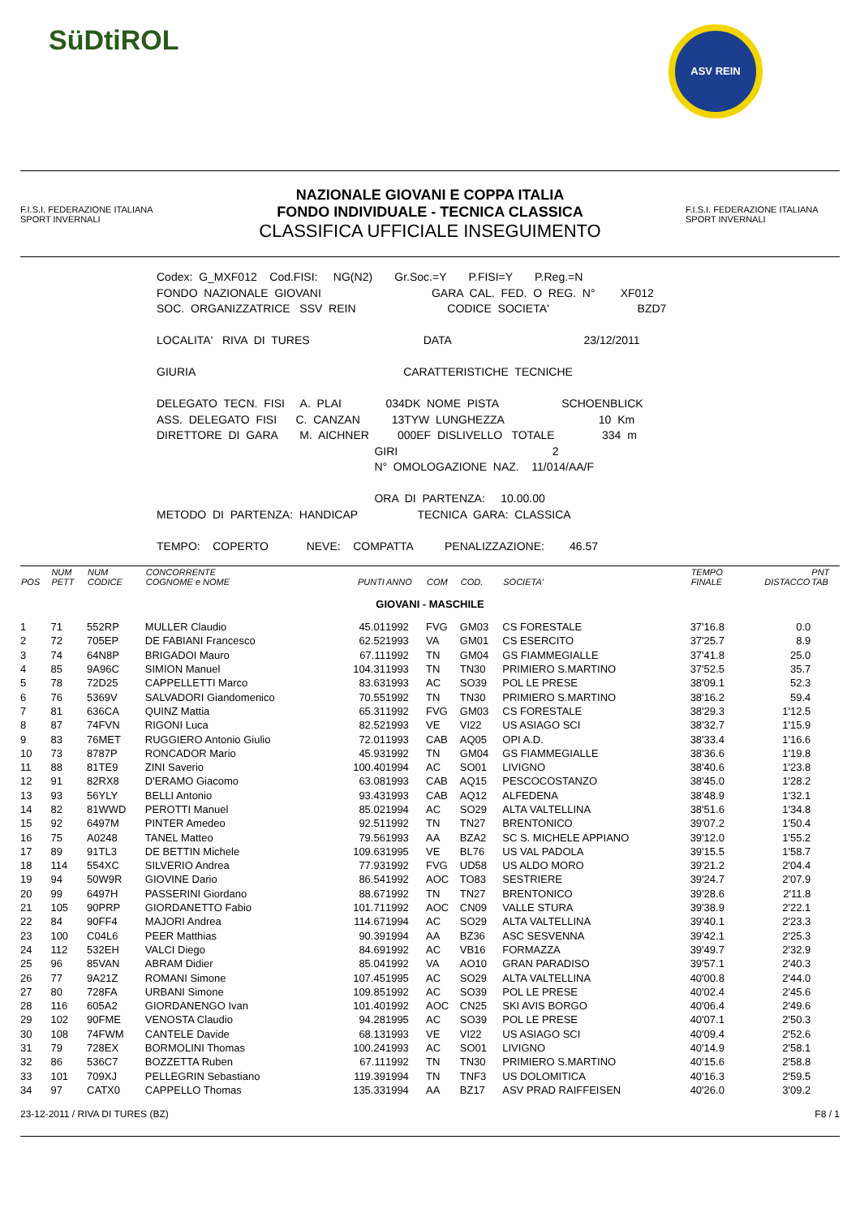SüDtiROL
ASV REIN
F.I.S.I. FEDERAZIONE ITALIANA SPORT INVERNALI
NAZIONALE GIOVANI E COPPA ITALIA
FONDO INDIVIDUALE - TECNICA CLASSICA
CLASSIFICA UFFICIALE INSEGUIMENTO
F.I.S.I. FEDERAZIONE ITALIANA SPORT INVERNALI
Codex: G_MXF012 Cod.FISI: NG(N2) Gr.Soc.=Y P.FISI=Y P.Reg.=N FONDO NAZIONALE GIOVANI GARA CAL. FED. O REG. N° XF012 SOC. ORGANIZZATRICE SSV REIN CODICE SOCIETA' BZD7 LOCALITA' RIVA DI TURES DATA 23/12/2011 GIURIA CARATTERISTICHE TECNICHE DELEGATO TECN. FISI A. PLAI 034DK NOME PISTA SCHOENBLICK ASS. DELEGATO FISI C. CANZAN 13TYW LUNGHEZZA 10 Km DIRETTORE DI GARA M. AICHNER 000EF DISLIVELLO TOTALE 334 m GIRI 2 N° OMOLOGAZIONE NAZ. 11/014/AA/F ORA DI PARTENZA: 10.00.00 METODO DI PARTENZA: HANDICAP TECNICA GARA: CLASSICA TEMPO: COPERTO NEVE: COMPATTA PENALIZZAZIONE: 46.57
| POS | NUM PETT | NUM CODICE | CONCORRENTE COGNOME e NOME | PUNTI | ANNO | COM | COD. | SOCIETA' | TEMPO FINALE | DISTACCO | PNT TAB |
| --- | --- | --- | --- | --- | --- | --- | --- | --- | --- | --- | --- |
| GIOVANI - MASCHILE | | | | | | | | | | | |
| 1 | 71 | 552RP | MULLER Claudio | 45.01 | 1992 | FVG | GM03 | CS FORESTALE | 37'16.8 | 0.0 | |
| 2 | 72 | 705EP | DE FABIANI Francesco | 62.52 | 1993 | VA | GM01 | CS ESERCITO | 37'25.7 | 8.9 | |
| 3 | 74 | 64N8P | BRIGADOI Mauro | 67.11 | 1992 | TN | GM04 | GS FIAMMEGIALLE | 37'41.8 | 25.0 | |
| 4 | 85 | 9A96C | SIMION Manuel | 104.31 | 1993 | TN | TN30 | PRIMIERO S.MARTINO | 37'52.5 | 35.7 | |
| 5 | 78 | 72D25 | CAPPELLETTI Marco | 83.63 | 1993 | AC | SO39 | POL LE PRESE | 38'09.1 | 52.3 | |
| 6 | 76 | 5369V | SALVADORI Giandomenico | 70.55 | 1992 | TN | TN30 | PRIMIERO S.MARTINO | 38'16.2 | 59.4 | |
| 7 | 81 | 636CA | QUINZ Mattia | 65.31 | 1992 | FVG | GM03 | CS FORESTALE | 38'29.3 | 1'12.5 | |
| 8 | 87 | 74FVN | RIGONI Luca | 82.52 | 1993 | VE | VI22 | US ASIAGO SCI | 38'32.7 | 1'15.9 | |
| 9 | 83 | 76MET | RUGGIERO Antonio Giulio | 72.01 | 1993 | CAB | AQ05 | OPI A.D. | 38'33.4 | 1'16.6 | |
| 10 | 73 | 8787P | RONCADOR Mario | 45.93 | 1992 | TN | GM04 | GS FIAMMEGIALLE | 38'36.6 | 1'19.8 | |
| 11 | 88 | 81TE9 | ZINI Saverio | 100.40 | 1994 | AC | SO01 | LIVIGNO | 38'40.6 | 1'23.8 | |
| 12 | 91 | 82RX8 | D'ERAMO Giacomo | 63.08 | 1993 | CAB | AQ15 | PESCOCOSTANZO | 38'45.0 | 1'28.2 | |
| 13 | 93 | 56YLY | BELLI Antonio | 93.43 | 1993 | CAB | AQ12 | ALFEDENA | 38'48.9 | 1'32.1 | |
| 14 | 82 | 81WWD | PEROTTI Manuel | 85.02 | 1994 | AC | SO29 | ALTA VALTELLINA | 38'51.6 | 1'34.8 | |
| 15 | 92 | 6497M | PINTER Amedeo | 92.51 | 1992 | TN | TN27 | BRENTONICO | 39'07.2 | 1'50.4 | |
| 16 | 75 | A0248 | TANEL Matteo | 79.56 | 1993 | AA | BZA2 | SC S. MICHELE APPIANO | 39'12.0 | 1'55.2 | |
| 17 | 89 | 91TL3 | DE BETTIN Michele | 109.63 | 1995 | VE | BL76 | US VAL PADOLA | 39'15.5 | 1'58.7 | |
| 18 | 114 | 554XC | SILVERIO Andrea | 77.93 | 1992 | FVG | UD58 | US ALDO MORO | 39'21.2 | 2'04.4 | |
| 19 | 94 | 50W9R | GIOVINE Dario | 86.54 | 1992 | AOC | TO83 | SESTRIERE | 39'24.7 | 2'07.9 | |
| 20 | 99 | 6497H | PASSERINI Giordano | 88.67 | 1992 | TN | TN27 | BRENTONICO | 39'28.6 | 2'11.8 | |
| 21 | 105 | 90PRP | GIORDANETTO Fabio | 101.71 | 1992 | AOC | CN09 | VALLE STURA | 39'38.9 | 2'22.1 | |
| 22 | 84 | 90FF4 | MAJORI Andrea | 114.67 | 1994 | AC | SO29 | ALTA VALTELLINA | 39'40.1 | 2'23.3 | |
| 23 | 100 | C04L6 | PEER Matthias | 90.39 | 1994 | AA | BZ36 | ASC SESVENNA | 39'42.1 | 2'25.3 | |
| 24 | 112 | 532EH | VALCI Diego | 84.69 | 1992 | AC | VB16 | FORMAZZA | 39'49.7 | 2'32.9 | |
| 25 | 96 | 85VAN | ABRAM Didier | 85.04 | 1992 | VA | AO10 | GRAN PARADISO | 39'57.1 | 2'40.3 | |
| 26 | 77 | 9A21Z | ROMANI Simone | 107.45 | 1995 | AC | SO29 | ALTA VALTELLINA | 40'00.8 | 2'44.0 | |
| 27 | 80 | 728FA | URBANI Simone | 109.85 | 1992 | AC | SO39 | POL LE PRESE | 40'02.4 | 2'45.6 | |
| 28 | 116 | 605A2 | GIORDANENGO Ivan | 101.40 | 1992 | AOC | CN25 | SKI AVIS BORGO | 40'06.4 | 2'49.6 | |
| 29 | 102 | 90FME | VENOSTA Claudio | 94.28 | 1995 | AC | SO39 | POL LE PRESE | 40'07.1 | 2'50.3 | |
| 30 | 108 | 74FWM | CANTELE Davide | 68.13 | 1993 | VE | VI22 | US ASIAGO SCI | 40'09.4 | 2'52.6 | |
| 31 | 79 | 728EX | BORMOLINI Thomas | 100.24 | 1993 | AC | SO01 | LIVIGNO | 40'14.9 | 2'58.1 | |
| 32 | 86 | 536C7 | BOZZETTA Ruben | 67.11 | 1992 | TN | TN30 | PRIMIERO S.MARTINO | 40'15.6 | 2'58.8 | |
| 33 | 101 | 709XJ | PELLEGRIN Sebastiano | 119.39 | 1994 | TN | TNF3 | US DOLOMITICA | 40'16.3 | 2'59.5 | |
| 34 | 97 | CATX0 | CAPPELLO Thomas | 135.33 | 1994 | AA | BZ17 | ASV PRAD RAIFFEISEN | 40'26.0 | 3'09.2 | |
23-12-2011 / RIVA DI TURES (BZ) F8 / 1